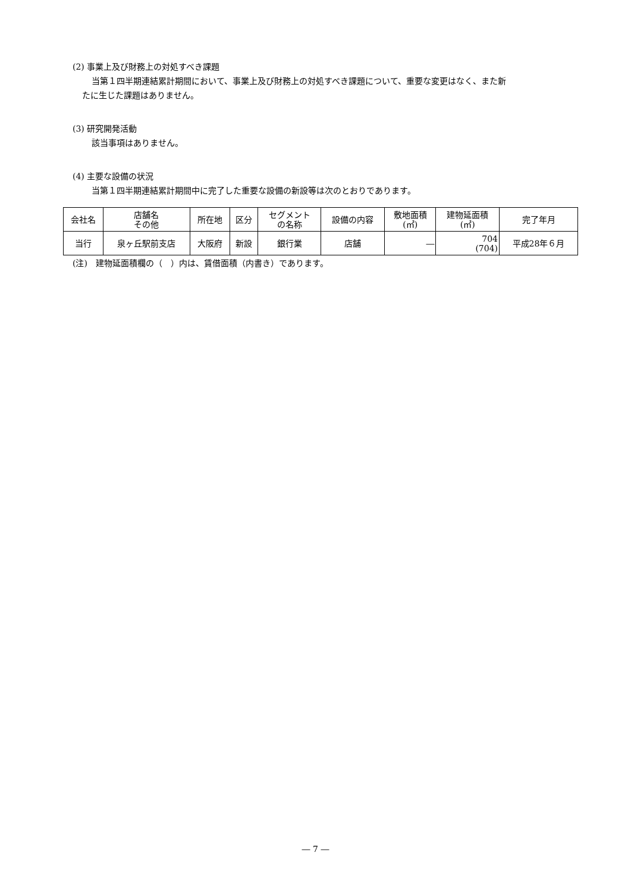(2) 事業上及び財務上の対処すべき課題
当第１四半期連結累計期間において、事業上及び財務上の対処すべき課題について、重要な変更はなく、また新
たに生じた課題はありません。
(3) 研究開発活動
該当事項はありません。
(4) 主要な設備の状況
当第１四半期連結累計期間中に完了した重要な設備の新設等は次のとおりであります。
| 会社名 | 店舗名 その他 | 所在地 | 区分 | セグメント の名称 | 設備の内容 | 敷地面積 (㎡) | 建物延面積 (㎡) | 完了年月 |
| 当行 | 泉ヶ丘駅前支店 | 大阪府 | 新設 | 銀行業 | 店舗 | ― | 704 (704) | 平成28年６月 |
(注)　建物延面積欄の（　）内は、賃借面積（内書き）であります。
― 7 ―